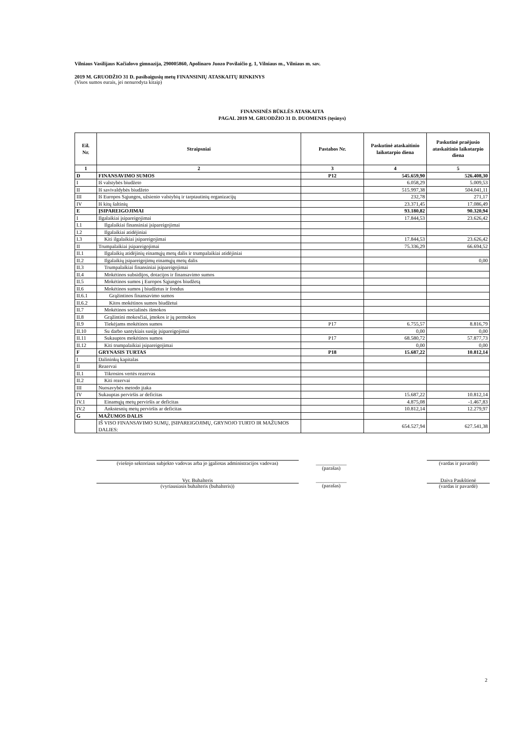Vilniaus Vasilijaus Kačialovo gimnazija, 290005860, Apolinaro Juozo Povilaičio g. 1, Vilniaus m., Vilniaus m. sav.
2019 M. GRUODŽIO 31 D. pasibaigusių metų FINANSINIŲ ATASKAITŲ RINKINYS
(Visos sumos eurais, jei nenurodyta kitaip)
FINANSINĖS BŪKLĖS ATASKAITA
PAGAL 2019 M. GRUODŽIO 31 D. DUOMENIS (tęsinys)
| Eil. Nr. | Straipsniai | Pastabos Nr. | Paskutinė ataskaitinio laikotarpio diena | Paskutinė praėjusio ataskaitinio laikotarpio diena |
| --- | --- | --- | --- | --- |
| 1 | 2 | 3 | 4 | 5 |
| D | FINANSAVIMO SUMOS | P12 | 545.659,90 | 526.408,30 |
| I | Iš valstybės biudžeto | | 6.058,29 | 5.009,53 |
| II | Iš savivaldybės biudžeto | | 515.997,38 | 504.041,11 |
| III | Iš Europos Sąjungos, užsienio valstybių ir tarptautinių organizacijų | | 232,78 | 271,17 |
| IV | Iš kitų šaltinių | | 23.371,45 | 17.086,49 |
| E | ĮSIPAREIGOJIMAI | | 93.180,82 | 90.320,94 |
| I | Ilgalaikiai įsipareigojimai | | 17.844,53 | 23.626,42 |
| I.1 | Ilgalaikiai finansiniai įsipareigojimai | | | |
| I.2 | Ilgalaikiai atidėjiniai | | | |
| I.3 | Kiti ilgalaikiai įsipareigojimai | | 17.844,53 | 23.626,42 |
| II | Trumpalaikiai įsipareigojimai | | 75.336,29 | 66.694,52 |
| II.1 | Ilgalaikių atidėjinių einamųjų metų dalis ir trumpalaikiai atidėjiniai | | | |
| II.2 | Ilgalaikių įsipareigojimų einamųjų metų dalis | | | 0,00 |
| II.3 | Trumpalaikiai finansiniai įsipareigojimai | | | |
| II.4 | Mokėtinos subsidijos, dotacijos ir finansavimo sumos | | | |
| II.5 | Mokėtinos sumos į Europos Sąjungos biudžetą | | | |
| II.6 | Mokėtinos sumos į biudžetus ir fondus | | | |
| II.6.1 | Grąžintinos finansavimo sumos | | | |
| II.6.2 | Kitos mokėtinos sumos biudžetui | | | |
| II.7 | Mokėtinos socialinės išmokos | | | |
| II.8 | Grąžintini mokesčiai, įmokos ir jų permokos | | | |
| II.9 | Tiekėjams mokėtinos sumos | P17 | 6.755,57 | 8.816,79 |
| II.10 | Su darbo santykiais susiję įsipareigojimai | | 0,00 | 0,00 |
| II.11 | Sukauptos mokėtinos sumos | P17 | 68.580,72 | 57.877,73 |
| II.12 | Kiti trumpalaikiai įsipareigojimai | | 0,00 | 0,00 |
| F | GRYNASIS TURTAS | P18 | 15.687,22 | 10.812,14 |
| I | Dalininkų kapitalas | | | |
| II | Rezervai | | | |
| II.1 | Tikrosios vertės rezervas | | | |
| II.2 | Kiti rezervai | | | |
| III | Nuosavybės metodo įtaka | | | |
| IV | Sukauptas perviršis ar deficitas | | 15.687,22 | 10.812,14 |
| IV.1 | Einamųjų metų perviršis ar deficitas | | 4.875,08 | -1.467,83 |
| IV.2 | Ankstesnių metų perviršis ar deficitas | | 10.812,14 | 12.279,97 |
| G | MAŽUMOS DALIS | | | |
| | IŠ VISO FINANSAVIMO SUMŲ, ĮSIPAREIGOJIMŲ, GRYNOJO TURTO IR MAŽUMOS DALIES: | | 654.527,94 | 627.541,38 |
(viešojo sektoriaus subjekto vadovas arba jo įgaliotas administracijos vadovas)
____________
(parašas)
(vardas ir pavardė)
Vyr. Buhalteris ____________ Daiva Paukštienė
(vyriausiasis buhalteris (buhalteris)) (parašas) (vardas ir pavardė)
2